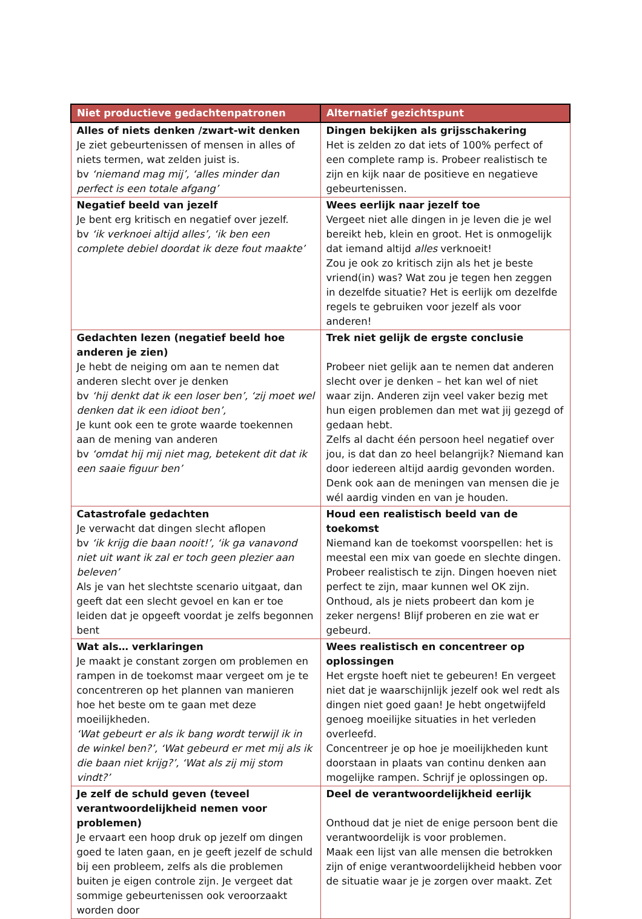| Niet productieve gedachtenpatronen | Alternatief gezichtspunt |
| --- | --- |
| Alles of niets denken /zwart-wit denken Je ziet gebeurtenissen of mensen in alles of niets termen, wat zelden juist is. bv ‘niemand mag mij’, ‘alles minder dan perfect is een totale afgang’ | Dingen bekijken als grijsschakering Het is zelden zo dat iets of 100% perfect of een complete ramp is. Probeer realistisch te zijn en kijk naar de positieve en negatieve gebeurtenissen. |
| Negatief beeld van jezelf Je bent erg kritisch en negatief over jezelf. bv ‘ik verknoei altijd alles’, ‘ik ben een complete debiel doordat ik deze fout maakte’ | Wees eerlijk naar jezelf toe Vergeet niet alle dingen in je leven die je wel bereikt heb, klein en groot. Het is onmogelijk dat iemand altijd alles verknoeit! Zou je ook zo kritisch zijn als het je beste vriend(in) was? Wat zou je tegen hen zeggen in dezelfde situatie? Het is eerlijk om dezelfde regels te gebruiken voor jezelf als voor anderen! |
| Gedachten lezen (negatief beeld hoe anderen je zien) Je hebt de neiging om aan te nemen dat anderen slecht over je denken bv ‘hij denkt dat ik een loser ben’, ‘zij moet wel denken dat ik een idioot ben’, Je kunt ook een te grote waarde toekennen aan de mening van anderen bv ‘omdat hij mij niet mag, betekent dit dat ik een saaie figuur ben’ | Trek niet gelijk de ergste conclusie Probeer niet gelijk aan te nemen dat anderen slecht over je denken – het kan wel of niet waar zijn. Anderen zijn veel vaker bezig met hun eigen problemen dan met wat jij gezegd of gedaan hebt. Zelfs al dacht één persoon heel negatief over jou, is dat dan zo heel belangrijk? Niemand kan door iedereen altijd aardig gevonden worden. Denk ook aan de meningen van mensen die je wél aardig vinden en van je houden. |
| Catastrofale gedachten Je verwacht dat dingen slecht aflopen bv ‘ik krijg die baan nooit!’, ‘ik ga vanavond niet uit want ik zal er toch geen plezier aan beleven’ Als je van het slechtste scenario uitgaat, dan geeft dat een slecht gevoel en kan er toe leiden dat je opgeeft voordat je zelfs begonnen bent | Houd een realistisch beeld van de toekomst Niemand kan de toekomst voorspellen: het is meestal een mix van goede en slechte dingen. Probeer realistisch te zijn. Dingen hoeven niet perfect te zijn, maar kunnen wel OK zijn. Onthoud, als je niets probeert dan kom je zeker nergens! Blijf proberen en zie wat er gebeurd. |
| Wat als… verklaringen Je maakt je constant zorgen om problemen en rampen in de toekomst maar vergeet om je te concentreren op het plannen van manieren hoe het beste om te gaan met deze moeilijkheden. ‘Wat gebeurt er als ik bang wordt terwijl ik in de winkel ben?’, ‘Wat gebeurd er met mij als ik die baan niet krijg?’, ‘Wat als zij mij stom vindt?’ | Wees realistisch en concentreer op oplossingen Het ergste hoeft niet te gebeuren! En vergeet niet dat je waarschijnlijk jezelf ook wel redt als dingen niet goed gaan! Je hebt ongetwijfeld genoeg moeilijke situaties in het verleden overleefd. Concentreer je op hoe je moeilijkheden kunt doorstaan in plaats van continu denken aan mogelijke rampen. Schrijf je oplossingen op. |
| Je zelf de schuld geven (teveel verantwoordelijkheid nemen voor problemen) Je ervaart een hoop druk op jezelf om dingen goed te laten gaan, en je geeft jezelf de schuld bij een probleem, zelfs als die problemen buiten je eigen controle zijn. Je vergeet dat sommige gebeurtenissen ook veroorzaakt worden door | Deel de verantwoordelijkheid eerlijk Onthoud dat je niet de enige persoon bent die verantwoordelijk is voor problemen. Maak een lijst van alle mensen die betrokken zijn of enige verantwoordelijkheid hebben voor de situatie waar je je zorgen over maakt. Zet |